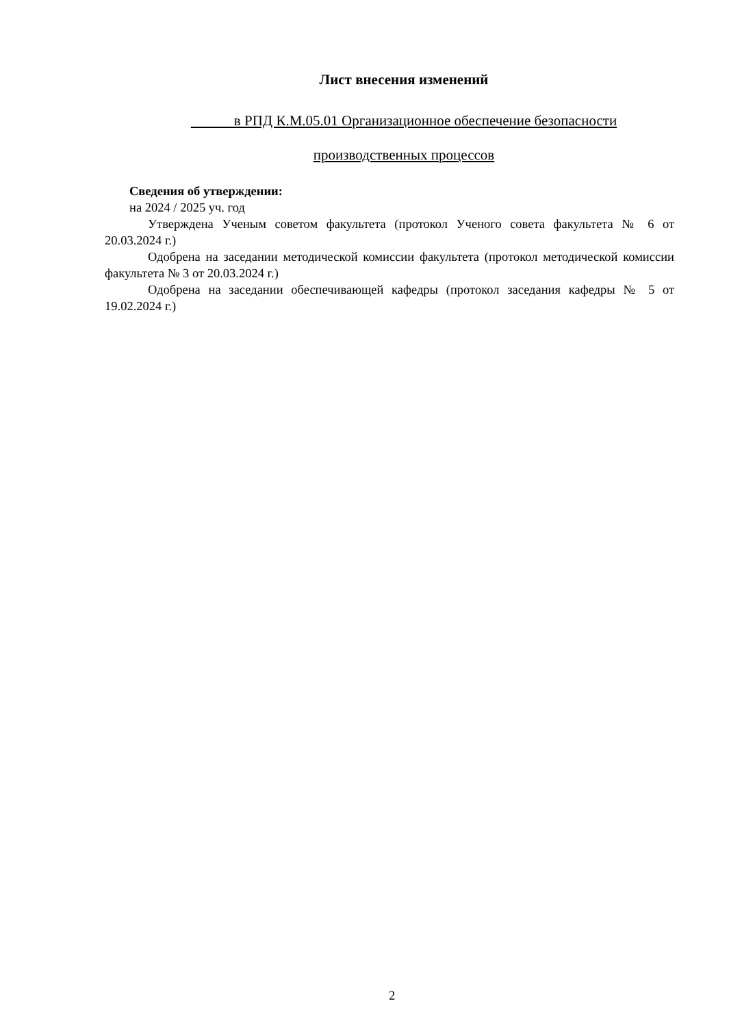Лист внесения изменений
в РПД К.М.05.01 Организационное обеспечение безопасности
производственных процессов
Сведения об утверждении:
на 2024 / 2025 уч. год
Утверждена Ученым советом факультета (протокол Ученого совета факультета № 6 от 20.03.2024 г.)
Одобрена на заседании методической комиссии факультета (протокол методической комиссии факультета № 3 от 20.03.2024 г.)
Одобрена на заседании обеспечивающей кафедры (протокол заседания кафедры № 5 от 19.02.2024 г.)
2